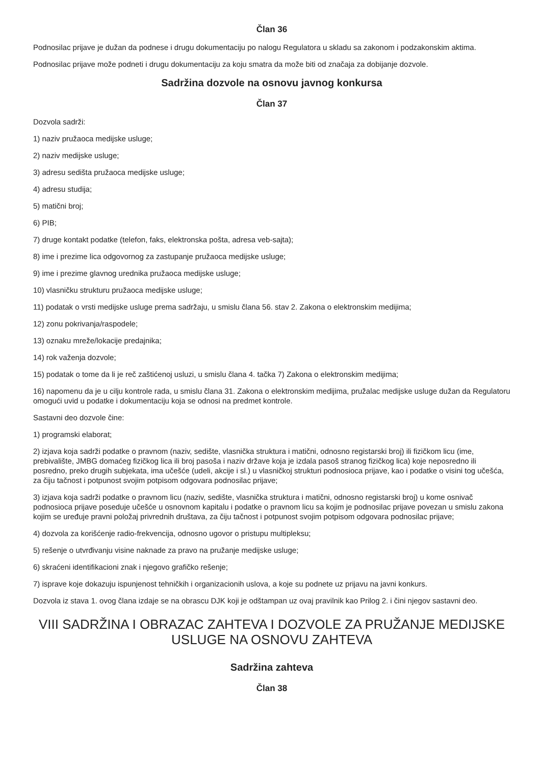Član 36
Podnosilac prijave je dužan da podnese i drugu dokumentaciju po nalogu Regulatora u skladu sa zakonom i podzakonskim aktima.
Podnosilac prijave može podneti i drugu dokumentaciju za koju smatra da može biti od značaja za dobijanje dozvole.
Sadržina dozvole na osnovu javnog konkursa
Član 37
Dozvola sadrži:
1) naziv pružaoca medijske usluge;
2) naziv medijske usluge;
3) adresu sedišta pružaoca medijske usluge;
4) adresu studija;
5) matični broj;
6) PIB;
7) druge kontakt podatke (telefon, faks, elektronska pošta, adresa veb-sajta);
8) ime i prezime lica odgovornog za zastupanje pružaoca medijske usluge;
9) ime i prezime glavnog urednika pružaoca medijske usluge;
10) vlasničku strukturu pružaoca medijske usluge;
11) podatak o vrsti medijske usluge prema sadržaju, u smislu člana 56. stav 2. Zakona o elektronskim medijima;
12) zonu pokrivanja/raspodele;
13) oznaku mreže/lokacije predajnika;
14) rok važenja dozvole;
15) podatak o tome da li je reč zaštićenoj usluzi, u smislu člana 4. tačka 7) Zakona o elektronskim medijima;
16) napomenu da je u cilju kontrole rada, u smislu člana 31. Zakona o elektronskim medijima, pružalac medijske usluge dužan da Regulatoru omogući uvid u podatke i dokumentaciju koja se odnosi na predmet kontrole.
Sastavni deo dozvole čine:
1) programski elaborat;
2) izjava koja sadrži podatke o pravnom (naziv, sedište, vlasnička struktura i matični, odnosno registarski broj) ili fizičkom licu (ime, prebivalište, JMBG domaćeg fizičkog lica ili broj pasoša i naziv države koja je izdala pasoš stranog fizičkog lica) koje neposredno ili posredno, preko drugih subjekata, ima učešće (udeli, akcije i sl.) u vlasničkoj strukturi podnosioca prijave, kao i podatke o visini tog učešća, za čiju tačnost i potpunost svojim potpisom odgovara podnosilac prijave;
3) izjava koja sadrži podatke o pravnom licu (naziv, sedište, vlasnička struktura i matični, odnosno registarski broj) u kome osnivač podnosioca prijave poseduje učešće u osnovnom kapitalu i podatke o pravnom licu sa kojim je podnosilac prijave povezan u smislu zakona kojim se uređuje pravni položaj privrednih društava, za čiju tačnost i potpunost svojim potpisom odgovara podnosilac prijave;
4) dozvola za korišćenje radio-frekvencija, odnosno ugovor o pristupu multipleksu;
5) rešenje o utvrđivanju visine naknade za pravo na pružanje medijske usluge;
6) skraćeni identifikacioni znak i njegovo grafičko rešenje;
7) isprave koje dokazuju ispunjenost tehničkih i organizacionih uslova, a koje su podnete uz prijavu na javni konkurs.
Dozvola iz stava 1. ovog člana izdaje se na obrascu DJK koji je odštampan uz ovaj pravilnik kao Prilog 2. i čini njegov sastavni deo.
VIII SADRŽINA I OBRAZAC ZAHTEVA I DOZVOLE ZA PRUŽANJE MEDIJSKE USLUGE NA OSNOVU ZAHTEVA
Sadržina zahteva
Član 38